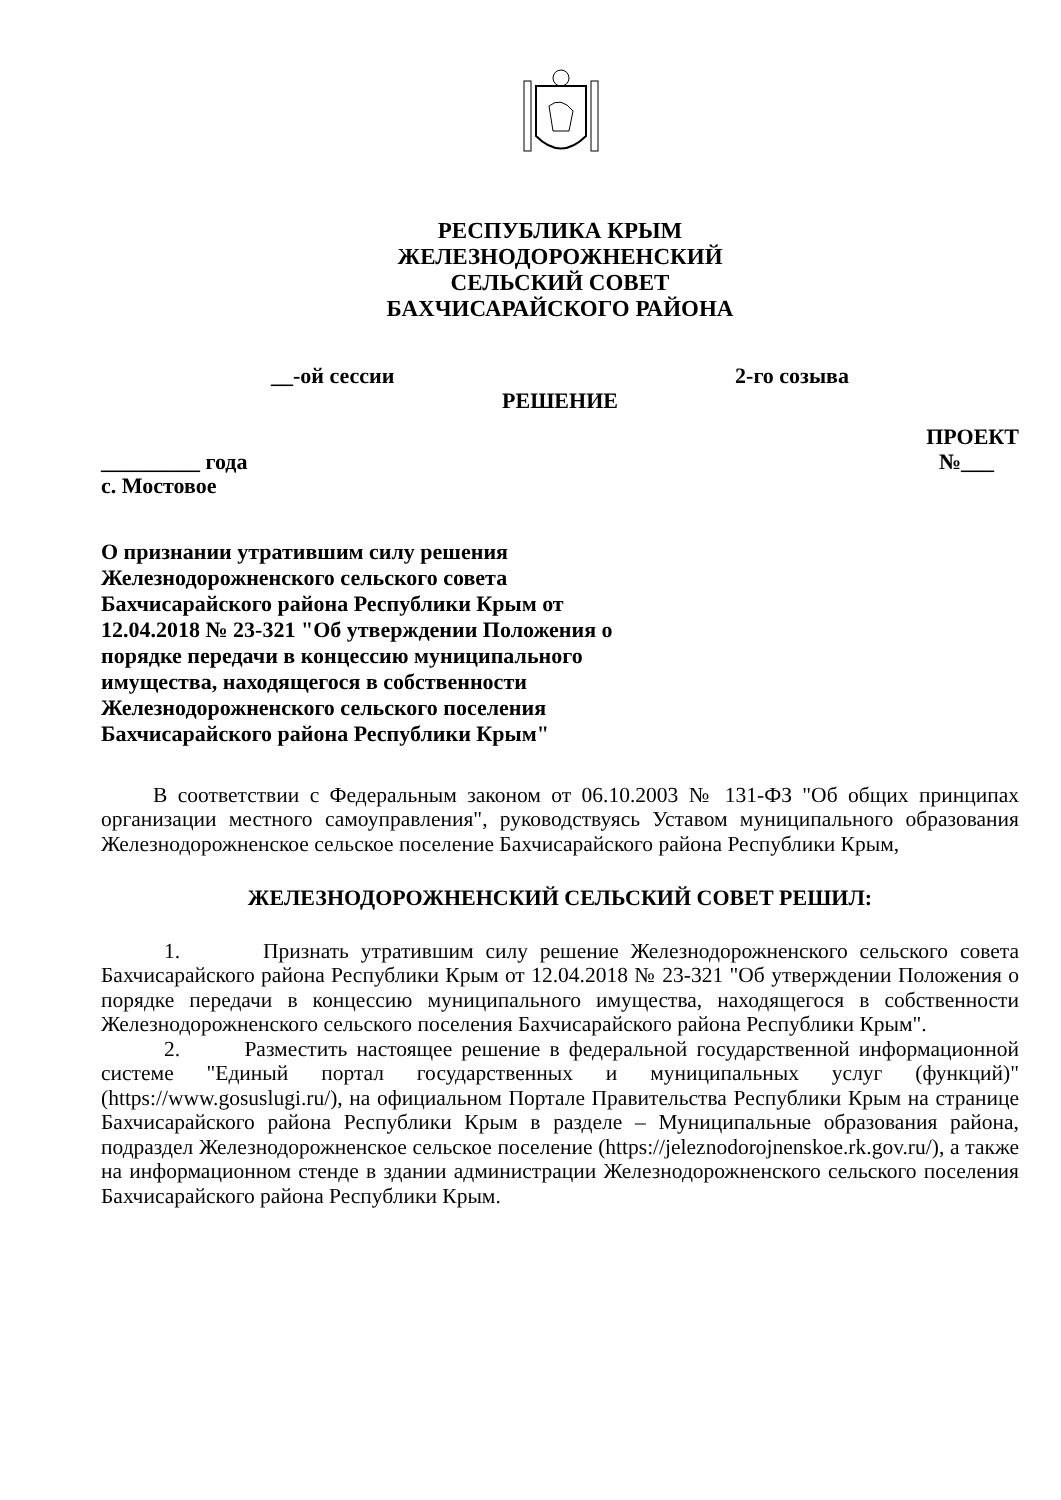РЕСПУБЛИКА КРЫМ
ЖЕЛЕЗНОДОРОЖНЕНСКИЙ
СЕЛЬСКИЙ СОВЕТ
БАХЧИСАРАЙСКОГО РАЙОНА
__-ой сессии 2-го созыва
РЕШЕНИЕ
ПРОЕКТ
_________ года №___
с. Мостовое
О признании утратившим силу решения Железнодорожненского сельского совета Бахчисарайского района Республики Крым от 12.04.2018 № 23-321 "Об утверждении Положения о порядке передачи в концессию муниципального имущества, находящегося в собственности Железнодорожненского сельского поселения Бахчисарайского района Республики Крым"
В соответствии с Федеральным законом от 06.10.2003 № 131-ФЗ "Об общих принципах организации местного самоуправления", руководствуясь Уставом муниципального образования Железнодорожненское сельское поселение Бахчисарайского района Республики Крым,
ЖЕЛЕЗНОДОРОЖНЕНСКИЙ СЕЛЬСКИЙ СОВЕТ РЕШИЛ:
1. Признать утратившим силу решение Железнодорожненского сельского совета Бахчисарайского района Республики Крым от 12.04.2018 № 23-321 "Об утверждении Положения о порядке передачи в концессию муниципального имущества, находящегося в собственности Железнодорожненского сельского поселения Бахчисарайского района Республики Крым".
2. Разместить настоящее решение в федеральной государственной информационной системе "Единый портал государственных и муниципальных услуг (функций)" (https://www.gosuslugi.ru/), на официальном Портале Правительства Республики Крым на странице Бахчисарайского района Республики Крым в разделе – Муниципальные образования района, подраздел Железнодорожненское сельское поселение (https://jeleznodorojnenskoe.rk.gov.ru/), а также на информационном стенде в здании администрации Железнодорожненского сельского поселения Бахчисарайского района Республики Крым.